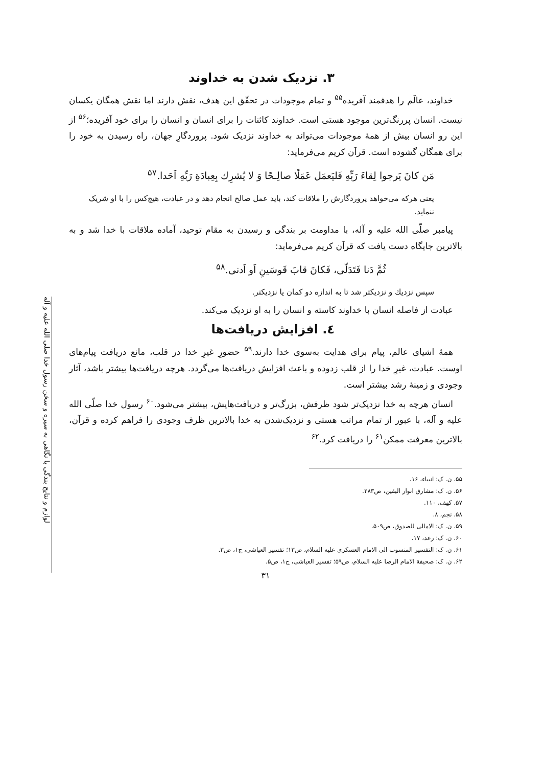لوازم و نتایج بندگی با نگاهی به سیره و سخن رسول خدا صلی الله علیه و آله
۳. نزدیک شدن به خداوند
خداوند، عالَم را هدفمند آفریده<sup>۵۵</sup> و تمام موجودات در تحقّق این هدف، نقش دارند اما نقش همگان یکسان نیست. انسان پررنگ‌ترین موجود هستی است. خداوند کائنات را برای انسان و انسان را برای خود آفریده؛<sup>۵۶</sup> از این رو انسان بیش از همهٔ موجودات می‌تواند به خداوند نزدیک شود. پروردگارِ جهان، راه رسیدن به خود را برای همگان گشوده است. قرآن کریم می‌فرماید:
مَن کانَ یَرجوا لِقاءَ رَبِّهِ فَلیَعمَل عَمَلًا صالِـحًا وَ لا یُشرِك بِعِبادَةِ رَبِّهِ اَحَدا.<sup>۵۷</sup>
یعنی هرکه می‌خواهد پروردگارش را ملاقات کند، باید عمل صالح انجام دهد و در عبادت، هیچ‌کس را با او شریک ننماید.
پیامبر صلّی الله علیه و آله، با مداومت بر بندگی و رسیدن به مقام توحید، آماده ملاقات با خدا شد و به بالاترین جایگاه دست یافت که قرآن کریم می‌فرماید:
ثُمَّ دَنا فَتَدَلّی، فَکانَ قابَ قَوسَینِ اَو اَدنی.<sup>۵۸</sup>
سپس نزدیك و نزدیكتر شد تا به اندازه دو كمان یا نزدیكتر.
عبادت از فاصله انسان با خداوند کاسته و انسان را به او نزدیک می‌کند.
٤. افزایش دریافت‌ها
همهٔ اشیای عالم، پیام برای هدایت به‌سوی خدا دارند.<sup>۵۹</sup> حضورِ غیرِ خدا در قلب، مانع دریافت پیام‌های اوست. عبادت، غیرِ خدا را از قلب زدوده و باعث افزایش دریافت‌ها می‌گردد. هرچه دریافت‌ها بیشتر باشد، آثار وجودی و زمینهٔ رشد بیشتر است.
انسان هرچه به خدا نزدیک‌تر شود ظرفش، بزرگ‌تر و دریافت‌هایش، بیشتر می‌شود.<sup>۶۰</sup> رسول خدا صلّی الله علیه و آله، با عبور از تمام مراتب هستی و نزدیک‌شدن به خدا بالاترین ظرف وجودی را فراهم کرده و قرآن، بالاترین معرفت ممکن<sup>۶۱</sup> را دریافت کرد.<sup>۶۲</sup>
۵۵. ن. ک: انبیاء، ۱۶.
۵۶. ن. ک: مشارق انوار الیقین، ص۲۸۳.
۵۷. کهف، ۱۱۰.
۵۸. نجم، ۸.
۵۹. ن. ک: الامالی للصدوق، ص۵۰۹.
۶۰. ن. ک: رعد، ۱۷.
۶۱. ن. ک: التفسیر المنسوب الی الامام العسکری علیه السلام، ص۱۳؛ تفسیر العیاشی، ج۱، ص۳.
۶۲. ن. ک: صحیفة الامام الرضا علیه السلام، ص۵۹؛ تفسیر العیاشی، ج۱، ص۵.
۳۱